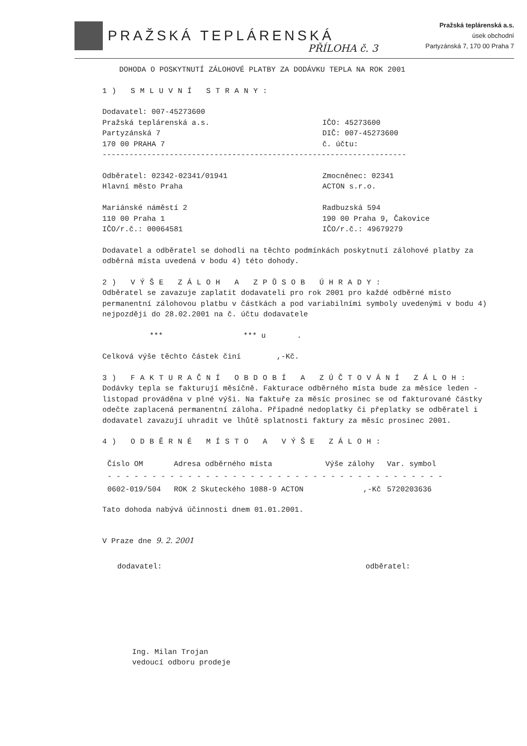PRAŽSKÁ TEPLÁRENSKÁ
Pražská teplárenská a.s.
úsek obchodní
Partyzánská 7, 170 00 Praha 7
PŘÍLOHA č. 3
DOHODA O POSKYTNUTÍ ZÁLOHOVÉ PLATBY ZA DODÁVKU TEPLA NA ROK 2001
1) SMLUVNÍ STRANY:
Dodavatel: 007-45273600
Pražská teplárenská a.s.
Partyzánská 7
170 00 PRAHA 7
IČO: 45273600
DIČ: 007-45273600
č. účtu:
--------------------------------------------------------------------
Odběratel: 02342-02341/01941
Hlavní město Praha
Mariánské náměstí 2
110 00 Praha 1
IČO/r.č.: 00064581
Zmocněnec: 02341
ACTON s.r.o.
Radbuzská 594
190 00 Praha 9, Čakovice
IČO/r.č.: 49679279
Dodavatel a odběratel se dohodli na těchto podmínkách poskytnutí zálohové platby za odběrná místa uvedená v bodu 4) této dohody.
2) VÝŠE ZÁLOH A ZPŮSOB ÚHRADY:
Odběratel se zavazuje zaplatit dodavateli pro rok 2001 pro každé odběrné místo permanentní zálohovou platbu v částkách a pod variabilními symboly uvedenými v bodu 4) nejpozději do 28.02.2001 na č. účtu dodavatele
*** *** u .
Celková výše těchto částek činí ,-Kč.
3) FAKTURAČNÍ OBDOBÍ A ZÚČTOVÁNÍ ZÁLOH:
Dodávky tepla se fakturují měsíčně. Fakturace odběrného místa bude za měsíce leden - listopad prováděna v plné výši. Na faktuře za měsíc prosinec se od fakturované částky odečte zaplacená permanentní záloha. Případné nedoplatky či přeplatky se odběratel i dodavatel zavazují uhradit ve lhůtě splatnosti faktury za měsíc prosinec 2001.
4) ODBĚRNÉ MÍSTO A VÝŠE ZÁLOH:
| Číslo OM | Adresa odběrného místa | Výše zálohy | Var. symbol |
| --- | --- | --- | --- |
| - - - - - - - - - - - - - - - - - - - - - - - - - - - - - - - - - - - - - - | | | |
| 0602-019/504 | ROK 2 Skuteckého 1088-9 ACTON | ,-Kč | 5720203636 |
Tato dohoda nabývá účinnosti dnem 01.01.2001.
V Praze dne 9. 2. 2001
dodavatel: odběratel:
Ing. Milan Trojan
vedoucí odboru prodeje